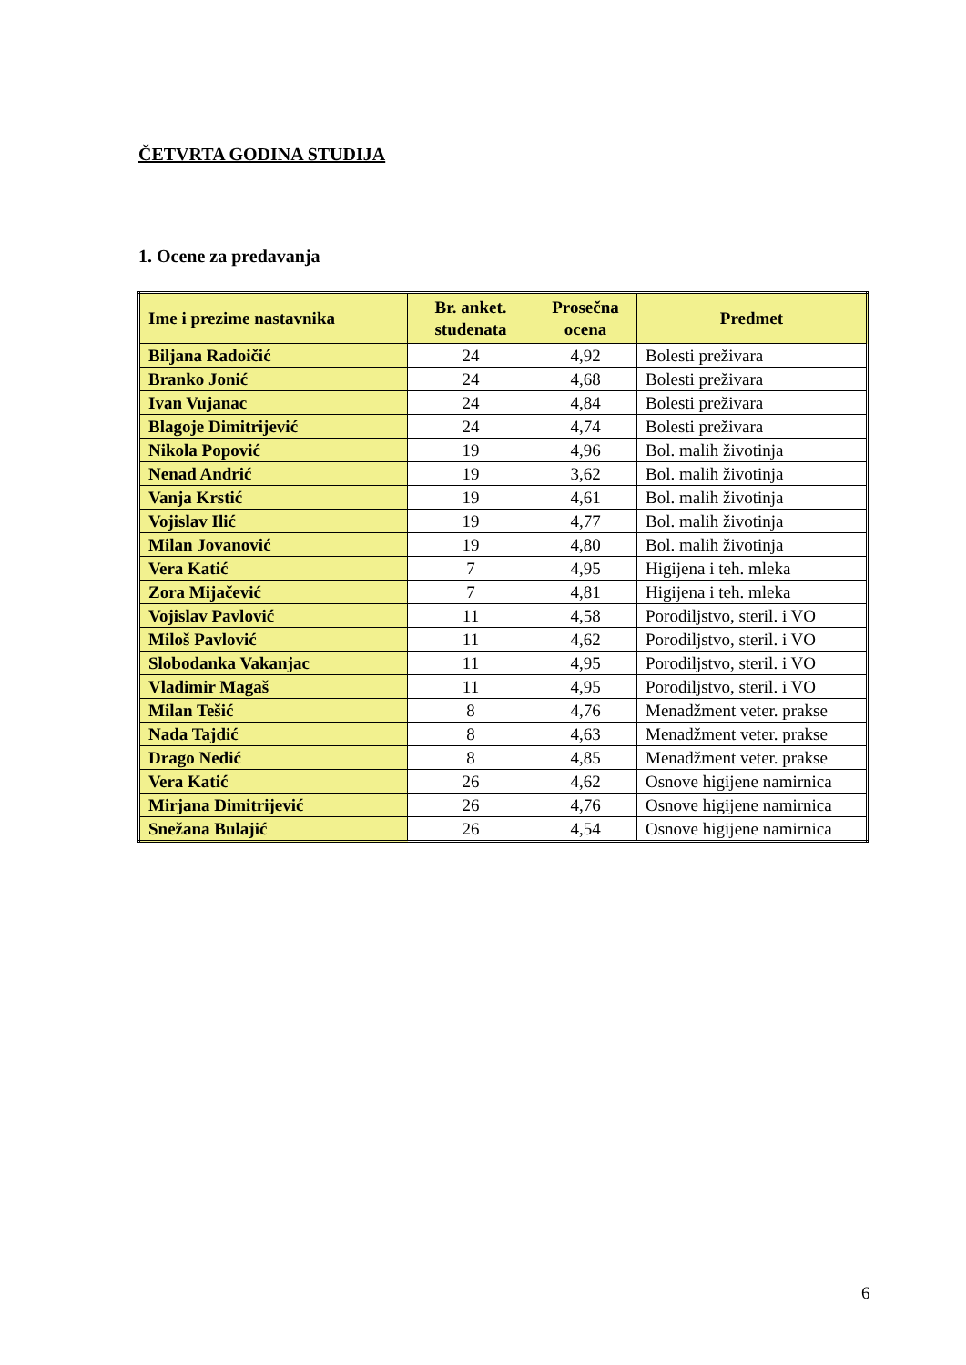ČETVRTA GODINA STUDIJA
1. Ocene za predavanja
| Ime i prezime nastavnika | Br. anket. studenata | Prosečna ocena | Predmet |
| --- | --- | --- | --- |
| Biljana Radoičić | 24 | 4,92 | Bolesti preživara |
| Branko Jonić | 24 | 4,68 | Bolesti preživara |
| Ivan Vujanac | 24 | 4,84 | Bolesti preživara |
| Blagoje Dimitrijević | 24 | 4,74 | Bolesti preživara |
| Nikola Popović | 19 | 4,96 | Bol. malih životinja |
| Nenad Andrić | 19 | 3,62 | Bol. malih životinja |
| Vanja Krstić | 19 | 4,61 | Bol. malih životinja |
| Vojislav Ilić | 19 | 4,77 | Bol. malih životinja |
| Milan Jovanović | 19 | 4,80 | Bol. malih životinja |
| Vera Katić | 7 | 4,95 | Higijena i teh. mleka |
| Zora Mijačević | 7 | 4,81 | Higijena i teh. mleka |
| Vojislav Pavlović | 11 | 4,58 | Porodiljstvo, steril. i VO |
| Miloš Pavlović | 11 | 4,62 | Porodiljstvo, steril. i VO |
| Slobodanka Vakanjac | 11 | 4,95 | Porodiljstvo, steril. i VO |
| Vladimir Magaš | 11 | 4,95 | Porodiljstvo, steril. i VO |
| Milan Tešić | 8 | 4,76 | Menadžment veter. prakse |
| Nada Tajdić | 8 | 4,63 | Menadžment veter. prakse |
| Drago Nedić | 8 | 4,85 | Menadžment veter. prakse |
| Vera Katić | 26 | 4,62 | Osnove higijene namirnica |
| Mirjana Dimitrijević | 26 | 4,76 | Osnove higijene namirnica |
| Snežana Bulajić | 26 | 4,54 | Osnove higijene namirnica |
6